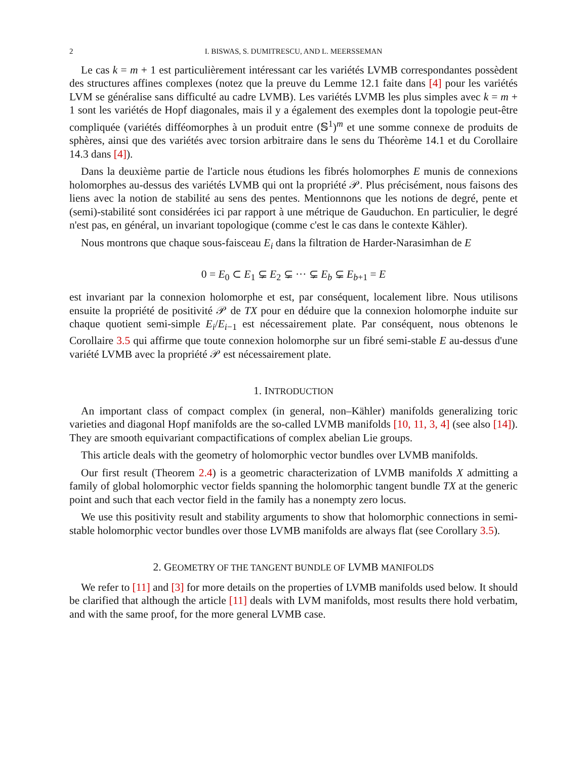2 I. BISWAS, S. DUMITRESCU, AND L. MEERSSEMAN
Le cas k = m + 1 est particulièrement intéressant car les variétés LVMB correspondantes possèdent des structures affines complexes (notez que la preuve du Lemme 12.1 faite dans [4] pour les variétés LVM se généralise sans difficulté au cadre LVMB). Les variétés LVMB les plus simples avec k = m + 1 sont les variétés de Hopf diagonales, mais il y a également des exemples dont la topologie peut-être compliquée (variétés difféomorphes à un produit entre (𝕊<sup>1</sup>)<sup>m</sup> et une somme connexe de produits de sphères, ainsi que des variétés avec torsion arbitraire dans le sens du Théorème 14.1 et du Corollaire 14.3 dans [4]).
Dans la deuxième partie de l'article nous étudions les fibrés holomorphes E munis de connexions holomorphes au-dessus des variétés LVMB qui ont la propriété 𝒫. Plus précisément, nous faisons des liens avec la notion de stabilité au sens des pentes. Mentionnons que les notions de degré, pente et (semi)-stabilité sont considérées ici par rapport à une métrique de Gauduchon. En particulier, le degré n'est pas, en général, un invariant topologique (comme c'est le cas dans le contexte Kähler).
Nous montrons que chaque sous-faisceau E<sub>i</sub> dans la filtration de Harder-Narasimhan de E
0 = E<sub>0</sub> ⊂ E<sub>1</sub> ⊊ E<sub>2</sub> ⊊ ··· ⊊ E<sub>b</sub> ⊊ E<sub>b+1</sub> = E
est invariant par la connexion holomorphe et est, par conséquent, localement libre. Nous utilisons ensuite la propriété de positivité 𝒫 de TX pour en déduire que la connexion holomorphe induite sur chaque quotient semi-simple E<sub>i</sub>/E<sub>i−1</sub> est nécessairement plate. Par conséquent, nous obtenons le Corollaire 3.5 qui affirme que toute connexion holomorphe sur un fibré semi-stable E au-dessus d'une variété LVMB avec la propriété 𝒫 est nécessairement plate.
1. INTRODUCTION
An important class of compact complex (in general, non–Kähler) manifolds generalizing toric varieties and diagonal Hopf manifolds are the so-called LVMB manifolds [10, 11, 3, 4] (see also [14]). They are smooth equivariant compactifications of complex abelian Lie groups.
This article deals with the geometry of holomorphic vector bundles over LVMB manifolds.
Our first result (Theorem 2.4) is a geometric characterization of LVMB manifolds X admitting a family of global holomorphic vector fields spanning the holomorphic tangent bundle TX at the generic point and such that each vector field in the family has a nonempty zero locus.
We use this positivity result and stability arguments to show that holomorphic connections in semi-stable holomorphic vector bundles over those LVMB manifolds are always flat (see Corollary 3.5).
2. GEOMETRY OF THE TANGENT BUNDLE OF LVMB MANIFOLDS
We refer to [11] and [3] for more details on the properties of LVMB manifolds used below. It should be clarified that although the article [11] deals with LVM manifolds, most results there hold verbatim, and with the same proof, for the more general LVMB case.